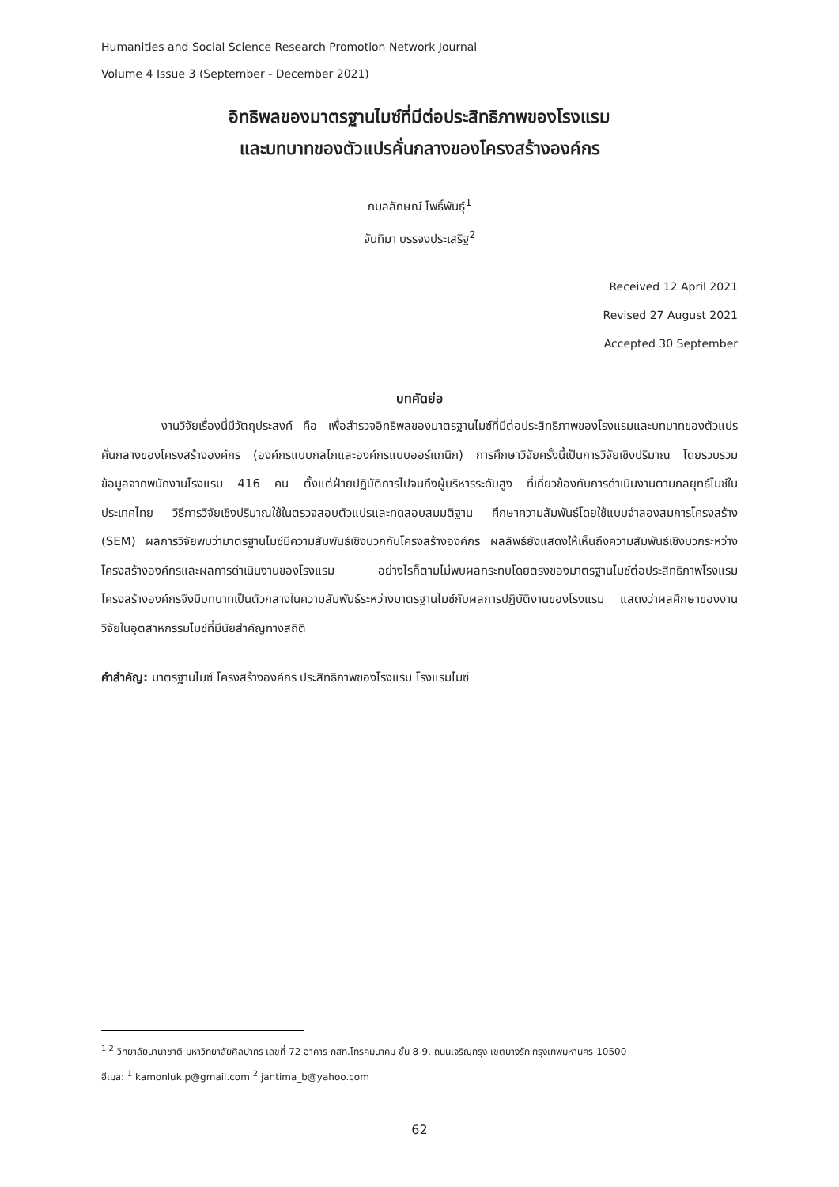Humanities and Social Science Research Promotion Network Journal
Volume 4 Issue 3 (September - December 2021)
อิทธิพลของมาตรฐานไมซ์ที่มีต่อประสิทธิภาพของโรงแรม
และบทบาทของตัวแปรคั่นกลางของโครงสร้างองค์กร
กมลลักษณ์ โพธิ์พันธุ์<sup>1</sup>
จันทิมา บรรจงประเสริฐ<sup>2</sup>
Received 12 April 2021
Revised 27 August 2021
Accepted 30 September
บทคัดย่อ
งานวิจัยเรื่องนี้มีวัตถุประสงค์ คือ เพื่อสำรวจอิทธิพลของมาตรฐานไมซ์ที่มีต่อประสิทธิภาพของโรงแรมและบทบาทของตัวแปรคั่นกลางของโครงสร้างองค์กร (องค์กรแบบกลไกและองค์กรแบบออร์แกนิก) การศึกษาวิจัยครั้งนี้เป็นการวิจัยเชิงปริมาณ โดยรวบรวมข้อมูลจากพนักงานโรงแรม 416 คน ตั้งแต่ฝ่ายปฏิบัติการไปจนถึงผู้บริหารระดับสูง ที่เกี่ยวข้องกับการดำเนินงานตามกลยุทธ์ไมซ์ในประเทศไทย วิธีการวิจัยเชิงปริมาณใช้ในตรวจสอบตัวแปรและทดสอบสมมติฐาน ศึกษาความสัมพันธ์โดยใช้แบบจำลองสมการโครงสร้าง (SEM) ผลการวิจัยพบว่ามาตรฐานไมซ์มีความสัมพันธ์เชิงบวกกับโครงสร้างองค์กร ผลลัพธ์ยังแสดงให้เห็นถึงความสัมพันธ์เชิงบวกระหว่างโครงสร้างองค์กรและผลการดำเนินงานของโรงแรม อย่างไรก็ตามไม่พบผลกระทบโดยตรงของมาตรฐานไมซ์ต่อประสิทธิภาพโรงแรม โครงสร้างองค์กรจึงมีบทบาทเป็นตัวกลางในความสัมพันธ์ระหว่างมาตรฐานไมซ์กับผลการปฏิบัติงานของโรงแรม แสดงว่าผลศึกษาของงานวิจัยในอุตสาหกรรมไมซ์ที่มีนัยสำคัญทางสถิติ
คำสำคัญ: มาตรฐานไมซ์ โครงสร้างองค์กร ประสิทธิภาพของโรงแรม โรงแรมไมซ์
<sup>1 2</sup> วิทยาลัยนานาชาติ มหาวิทยาลัยศิลปากร เลขที่ 72 อาคาร กสท.โทรคมนาคม ชั้น 8-9, ถนนเจริญกรุง เขตบางรัก กรุงเทพมหานคร 10500
อีเมล: <sup>1</sup> kamonluk.p@gmail.com <sup>2</sup> jantima_b@yahoo.com
62